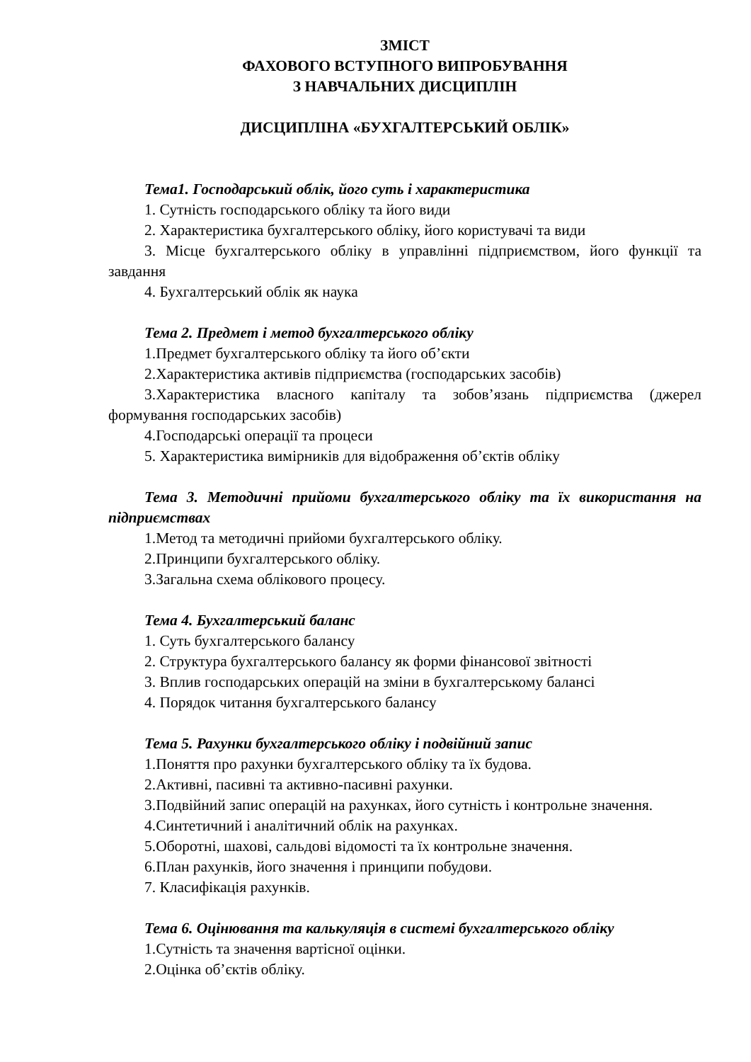ЗМІСТ
ФАХОВОГО ВСТУПНОГО ВИПРОБУВАННЯ
З НАВЧАЛЬНИХ ДИСЦИПЛІН
ДИСЦИПЛІНА «БУХГАЛТЕРСЬКИЙ ОБЛІК»
Тема1. Господарський облік, його суть і характеристика
1. Сутність господарського обліку та його види
2. Характеристика бухгалтерського обліку, його користувачі та види
3. Місце бухгалтерського обліку в управлінні підприємством, його функції та завдання
4. Бухгалтерський облік як наука
Тема 2. Предмет і метод бухгалтерського обліку
1.Предмет бухгалтерського обліку та його об’єкти
2.Характеристика активів підприємства (господарських засобів)
3.Характеристика власного капіталу та зобов’язань підприємства (джерел формування господарських засобів)
4.Господарські операції та процеси
5. Характеристика вимірників для відображення об’єктів обліку
Тема 3. Методичні прийоми бухгалтерського обліку та їх використання на підприємствах
1.Метод та методичні прийоми бухгалтерського обліку.
2.Принципи бухгалтерського обліку.
3.Загальна схема облікового процесу.
Тема 4. Бухгалтерський баланс
1. Суть бухгалтерського балансу
2. Структура бухгалтерського балансу як форми фінансової звітності
3. Вплив господарських операцій на зміни в бухгалтерському балансі
4. Порядок читання бухгалтерського балансу
Тема 5. Рахунки бухгалтерського обліку і подвійний запис
1.Поняття про рахунки бухгалтерського обліку та їх будова.
2.Активні, пасивні та активно-пасивні рахунки.
3.Подвійний запис операцій на рахунках, його сутність і контрольне значення.
4.Синтетичний і аналітичний облік на рахунках.
5.Оборотні, шахові, сальдові відомості та їх контрольне значення.
6.План рахунків, його значення і принципи побудови.
7. Класифікація рахунків.
Тема 6. Оцінювання та калькуляція в системі бухгалтерського обліку
1.Сутність та значення вартісної оцінки.
2.Оцінка об’єктів обліку.